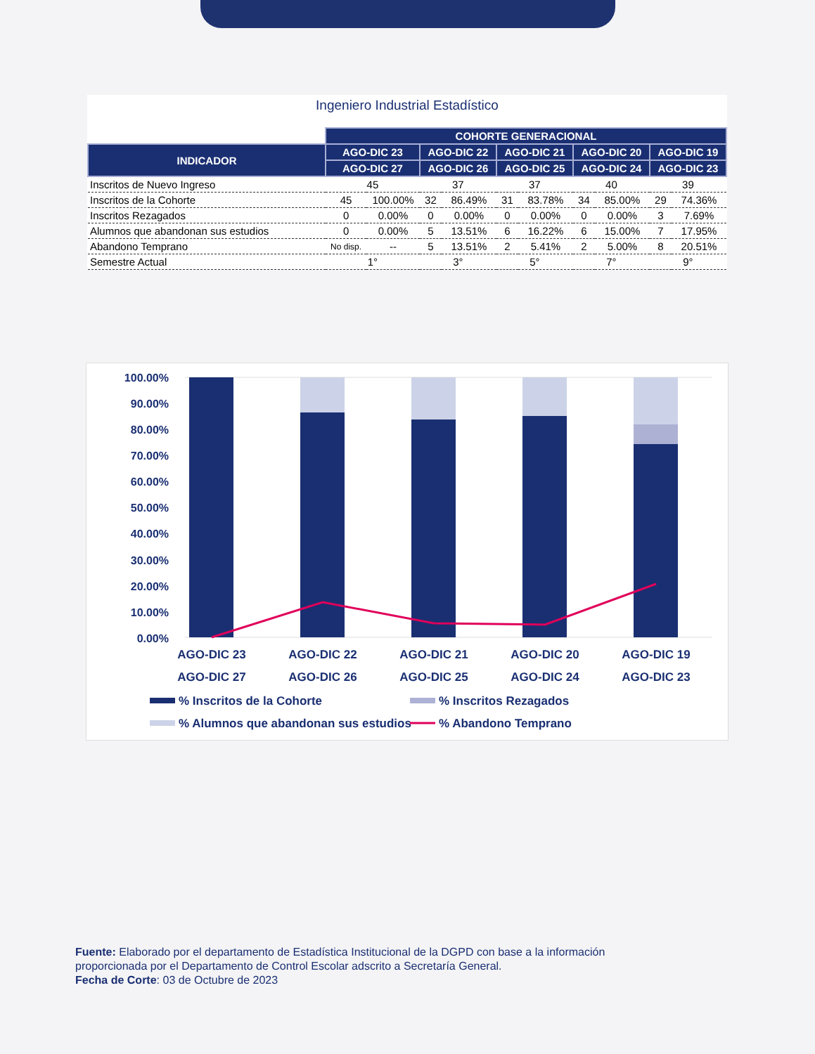Ingeniero Industrial Estadístico
| | COHORTE GENERACIONAL | | | | | | | | | |
| INDICADOR | AGO-DIC 23 | | AGO-DIC 22 | | AGO-DIC 21 | | AGO-DIC 20 | | AGO-DIC 19 | |
| | AGO-DIC 27 | | AGO-DIC 26 | | AGO-DIC 25 | | AGO-DIC 24 | | AGO-DIC 23 | |
| Inscritos de Nuevo Ingreso | 45 | | 37 | | 37 | | 40 | | 39 | |
| Inscritos de la Cohorte | 45 | 100.00% | 32 | 86.49% | 31 | 83.78% | 34 | 85.00% | 29 | 74.36% |
| Inscritos Rezagados | 0 | 0.00% | 0 | 0.00% | 0 | 0.00% | 0 | 0.00% | 3 | 7.69% |
| Alumnos que abandonan sus estudios | 0 | 0.00% | 5 | 13.51% | 6 | 16.22% | 6 | 15.00% | 7 | 17.95% |
| Abandono Temprano | No disp. | -- | 5 | 13.51% | 2 | 5.41% | 2 | 5.00% | 8 | 20.51% |
| Semestre Actual | 1° | | 3° | | 5° | | 7° | | 9° | |
100.00%
90.00%
80.00%
70.00%
60.00%
50.00%
40.00%
30.00%
20.00%
10.00%
0.00%
AGO-DIC 23
AGO-DIC 27
AGO-DIC 22
AGO-DIC 26
AGO-DIC 21
AGO-DIC 25
AGO-DIC 20
AGO-DIC 24
AGO-DIC 19
AGO-DIC 23
% Inscritos de la Cohorte
% Inscritos Rezagados
% Alumnos que abandonan sus estudios
% Abandono Temprano
Fuente: Elaborado por el departamento de Estadística Institucional de la DGPD con base a la información
proporcionada por el Departamento de Control Escolar adscrito a Secretaría General.
Fecha de Corte: 03 de Octubre de 2023